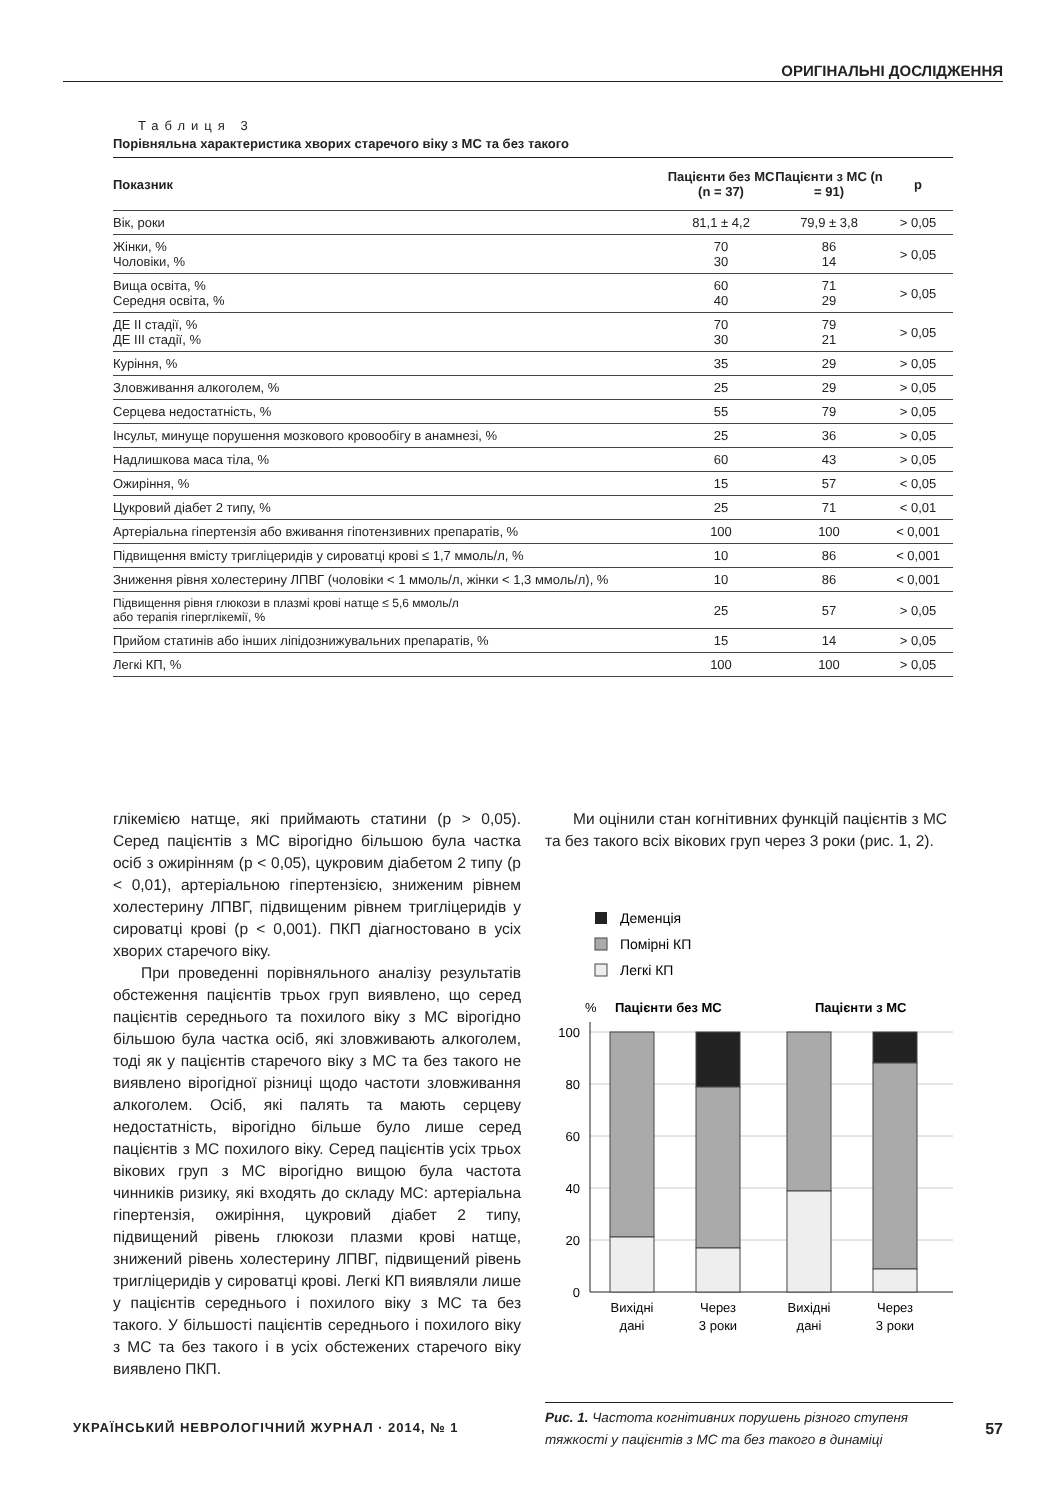ОРИГІНАЛЬНІ ДОСЛІДЖЕННЯ
Таблиця 3
Порівняльна характеристика хворих старечого віку з МС та без такого
| Показник | Пацієнти без МС (n = 37) | Пацієнти з МС (n = 91) | p |
| --- | --- | --- | --- |
| Вік, роки | 81,1 ± 4,2 | 79,9 ± 3,8 | > 0,05 |
| Жінки, % Чоловіки, % | 70 30 | 86 14 | > 0,05 |
| Вища освіта, % Середня освіта, % | 60 40 | 71 29 | > 0,05 |
| ДЕ ІІ стадії, % ДЕ ІІІ стадії, % | 70 30 | 79 21 | > 0,05 |
| Куріння, % | 35 | 29 | > 0,05 |
| Зловживання алкоголем, % | 25 | 29 | > 0,05 |
| Серцева недостатність, % | 55 | 79 | > 0,05 |
| Інсульт, минуще порушення мозкового кровообігу в анамнезі, % | 25 | 36 | > 0,05 |
| Надлишкова маса тіла, % | 60 | 43 | > 0,05 |
| Ожиріння, % | 15 | 57 | < 0,05 |
| Цукровий діабет 2 типу, % | 25 | 71 | < 0,01 |
| Артеріальна гіпертензія або вживання гіпотензивних препаратів, % | 100 | 100 | < 0,001 |
| Підвищення вмісту тригліцеридів у сироватці крові ≤ 1,7 ммоль/л, % | 10 | 86 | < 0,001 |
| Зниження рівня холестерину ЛПВГ (чоловіки < 1 ммоль/л, жінки < 1,3 ммоль/л), % | 10 | 86 | < 0,001 |
| Підвищення рівня глюкози в плазмі крові натще ≤ 5,6 ммоль/л або терапія гіперглікемії, % | 25 | 57 | > 0,05 |
| Прийом статинів або інших ліпідознижувальних препаратів, % | 15 | 14 | > 0,05 |
| Легкі КП, % | 100 | 100 | > 0,05 |
глікемією натще, які приймають статини (p > 0,05). Серед пацієнтів з МС вірогідно більшою була частка осіб з ожирінням (p < 0,05), цукровим діабетом 2 типу (p < 0,01), артеріальною гіпертензією, зниженим рівнем холестерину ЛПВГ, підвищеним рівнем тригліцеридів у сироватці крові (p < 0,001). ПКП діагностовано в усіх хворих старечого віку.
При проведенні порівняльного аналізу результатів обстеження пацієнтів трьох груп виявлено, що серед пацієнтів середнього та похилого віку з МС вірогідно більшою була частка осіб, які зловживають алкоголем, тоді як у пацієнтів старечого віку з МС та без такого не виявлено вірогідної різниці щодо частоти зловживання алкоголем. Осіб, які палять та мають серцеву недостатність, вірогідно більше було лише серед пацієнтів з МС похилого віку. Серед пацієнтів усіх трьох вікових груп з МС вірогідно вищою була частота чинників ризику, які входять до складу МС: артеріальна гіпертензія, ожиріння, цукровий діабет 2 типу, підвищений рівень глюкози плазми крові натще, знижений рівень холестерину ЛПВГ, підвищений рівень тригліцеридів у сироватці крові. Легкі КП виявляли лише у пацієнтів середнього і похилого віку з МС та без такого. У більшості пацієнтів середнього і похилого віку з МС та без такого і в усіх обстежених старечого віку виявлено ПКП.
Ми оцінили стан когнітивних функцій пацієнтів з МС та без такого всіх вікових груп через 3 роки (рис. 1, 2).
Деменція
Помірні КП
Легкі КП
%
Пацієнти без МС
Пацієнти з МС
100
80
60
40
20
0
Вихідні
дані
Через
3 роки
Вихідні
дані
Через
3 роки
Рис. 1. Частота когнітивних порушень різного ступеня тяжкості у пацієнтів з МС та без такого в динаміці
УКРАЇНСЬКИЙ НЕВРОЛОГІЧНИЙ ЖУРНАЛ · 2014, № 1 57